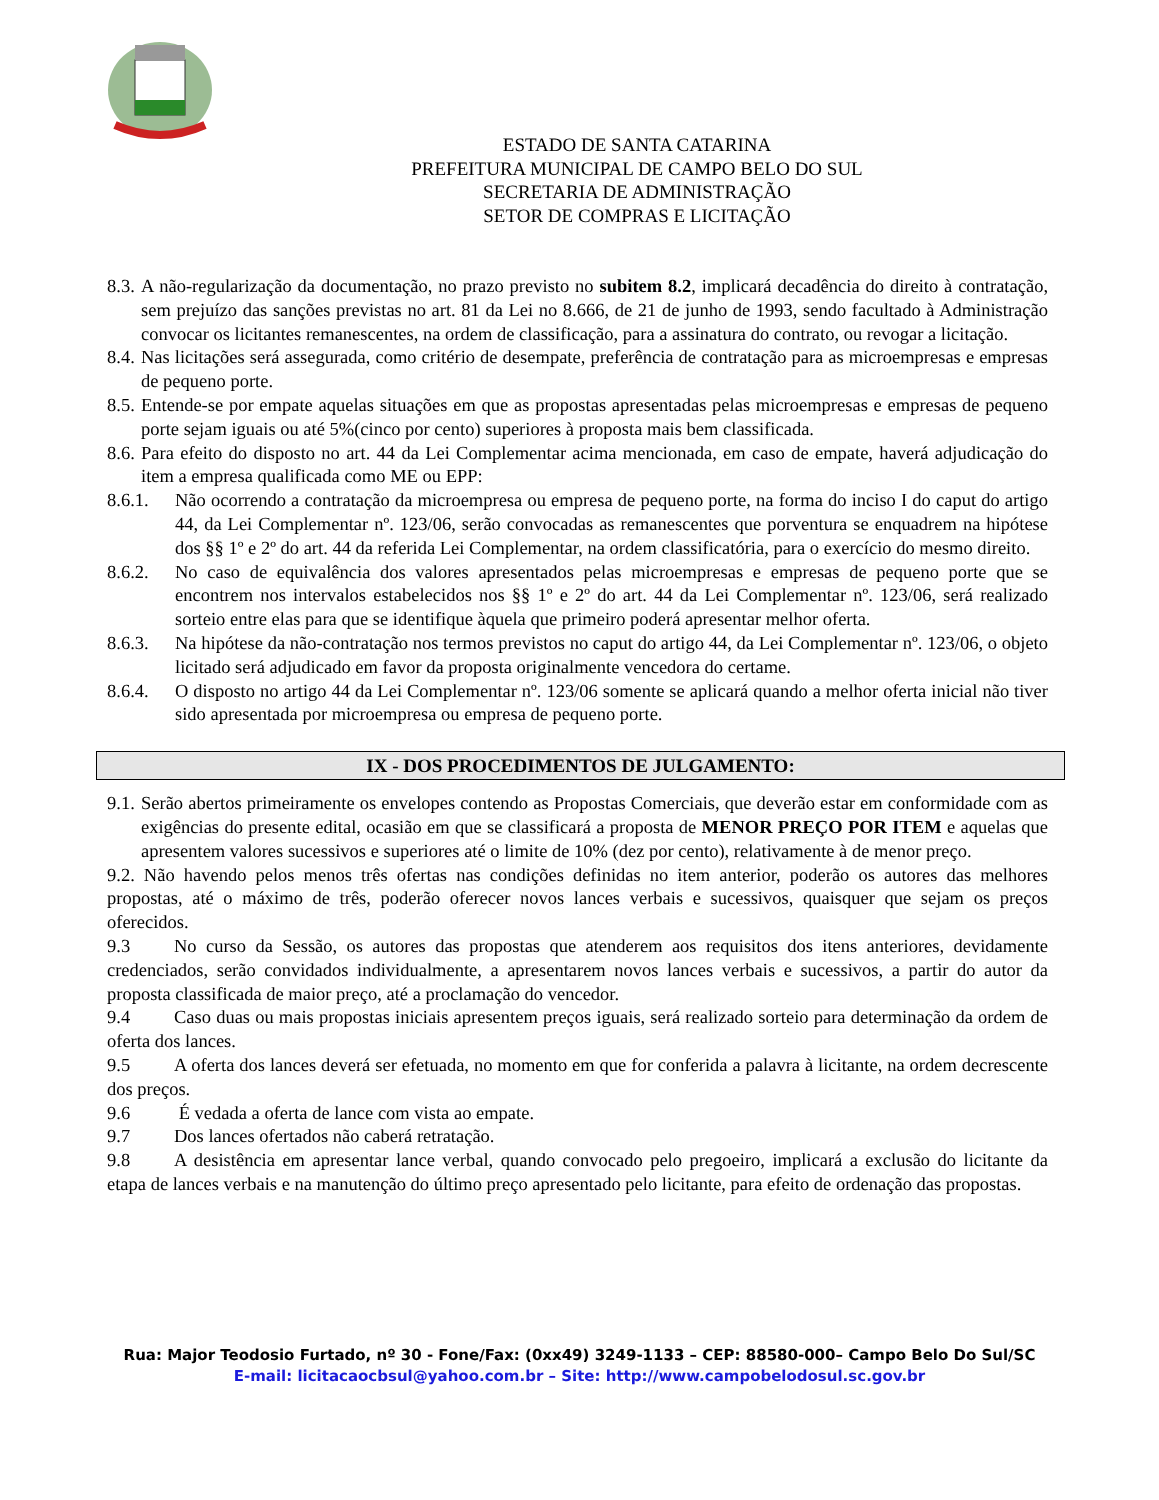ESTADO DE SANTA CATARINA
PREFEITURA MUNICIPAL DE CAMPO BELO DO SUL
SECRETARIA DE ADMINISTRAÇÃO
SETOR DE COMPRAS E LICITAÇÃO
8.3.
A não-regularização da documentação, no prazo previsto no subitem 8.2, implicará decadência do direito à contratação, sem prejuízo das sanções previstas no art. 81 da Lei no 8.666, de 21 de junho de 1993, sendo facultado à Administração convocar os licitantes remanescentes, na ordem de classificação, para a assinatura do contrato, ou revogar a licitação.
8.4.
Nas licitações será assegurada, como critério de desempate, preferência de contratação para as microempresas e empresas de pequeno porte.
8.5.
Entende-se por empate aquelas situações em que as propostas apresentadas pelas microempresas e empresas de pequeno porte sejam iguais ou até 5%(cinco por cento) superiores à proposta mais bem classificada.
8.6.
Para efeito do disposto no art. 44 da Lei Complementar acima mencionada, em caso de empate, haverá adjudicação do item a empresa qualificada como ME ou EPP:
8.6.1. Não ocorrendo a contratação da microempresa ou empresa de pequeno porte, na forma do inciso I do caput do artigo 44, da Lei Complementar nº. 123/06, serão convocadas as remanescentes que porventura se enquadrem na hipótese dos §§ 1º e 2º do art. 44 da referida Lei Complementar, na ordem classificatória, para o exercício do mesmo direito.
8.6.2. No caso de equivalência dos valores apresentados pelas microempresas e empresas de pequeno porte que se encontrem nos intervalos estabelecidos nos §§ 1º e 2º do art. 44 da Lei Complementar nº. 123/06, será realizado sorteio entre elas para que se identifique àquela que primeiro poderá apresentar melhor oferta.
8.6.3. Na hipótese da não-contratação nos termos previstos no caput do artigo 44, da Lei Complementar nº. 123/06, o objeto licitado será adjudicado em favor da proposta originalmente vencedora do certame.
8.6.4. O disposto no artigo 44 da Lei Complementar nº. 123/06 somente se aplicará quando a melhor oferta inicial não tiver sido apresentada por microempresa ou empresa de pequeno porte.
IX - DOS PROCEDIMENTOS DE JULGAMENTO:
9.1.
Serão abertos primeiramente os envelopes contendo as Propostas Comerciais, que deverão estar em conformidade com as exigências do presente edital, ocasião em que se classificará a proposta de MENOR PREÇO POR ITEM e aquelas que apresentem valores sucessivos e superiores até o limite de 10% (dez por cento), relativamente à de menor preço.
9.2. Não havendo pelos menos três ofertas nas condições definidas no item anterior, poderão os autores das melhores propostas, até o máximo de três, poderão oferecer novos lances verbais e sucessivos, quaisquer que sejam os preços oferecidos.
9.3 No curso da Sessão, os autores das propostas que atenderem aos requisitos dos itens anteriores, devidamente credenciados, serão convidados individualmente, a apresentarem novos lances verbais e sucessivos, a partir do autor da proposta classificada de maior preço, até a proclamação do vencedor.
9.4 Caso duas ou mais propostas iniciais apresentem preços iguais, será realizado sorteio para determinação da ordem de oferta dos lances.
9.5 A oferta dos lances deverá ser efetuada, no momento em que for conferida a palavra à licitante, na ordem decrescente dos preços.
9.6 É vedada a oferta de lance com vista ao empate.
9.7 Dos lances ofertados não caberá retratação.
9.8 A desistência em apresentar lance verbal, quando convocado pelo pregoeiro, implicará a exclusão do licitante da etapa de lances verbais e na manutenção do último preço apresentado pelo licitante, para efeito de ordenação das propostas.
Rua: Major Teodosio Furtado, nº 30 - Fone/Fax: (0xx49) 3249-1133 – CEP: 88580-000– Campo Belo Do Sul/SC
E-mail: licitacaocbsul@yahoo.com.br – Site: http://www.campobelodosul.sc.gov.br